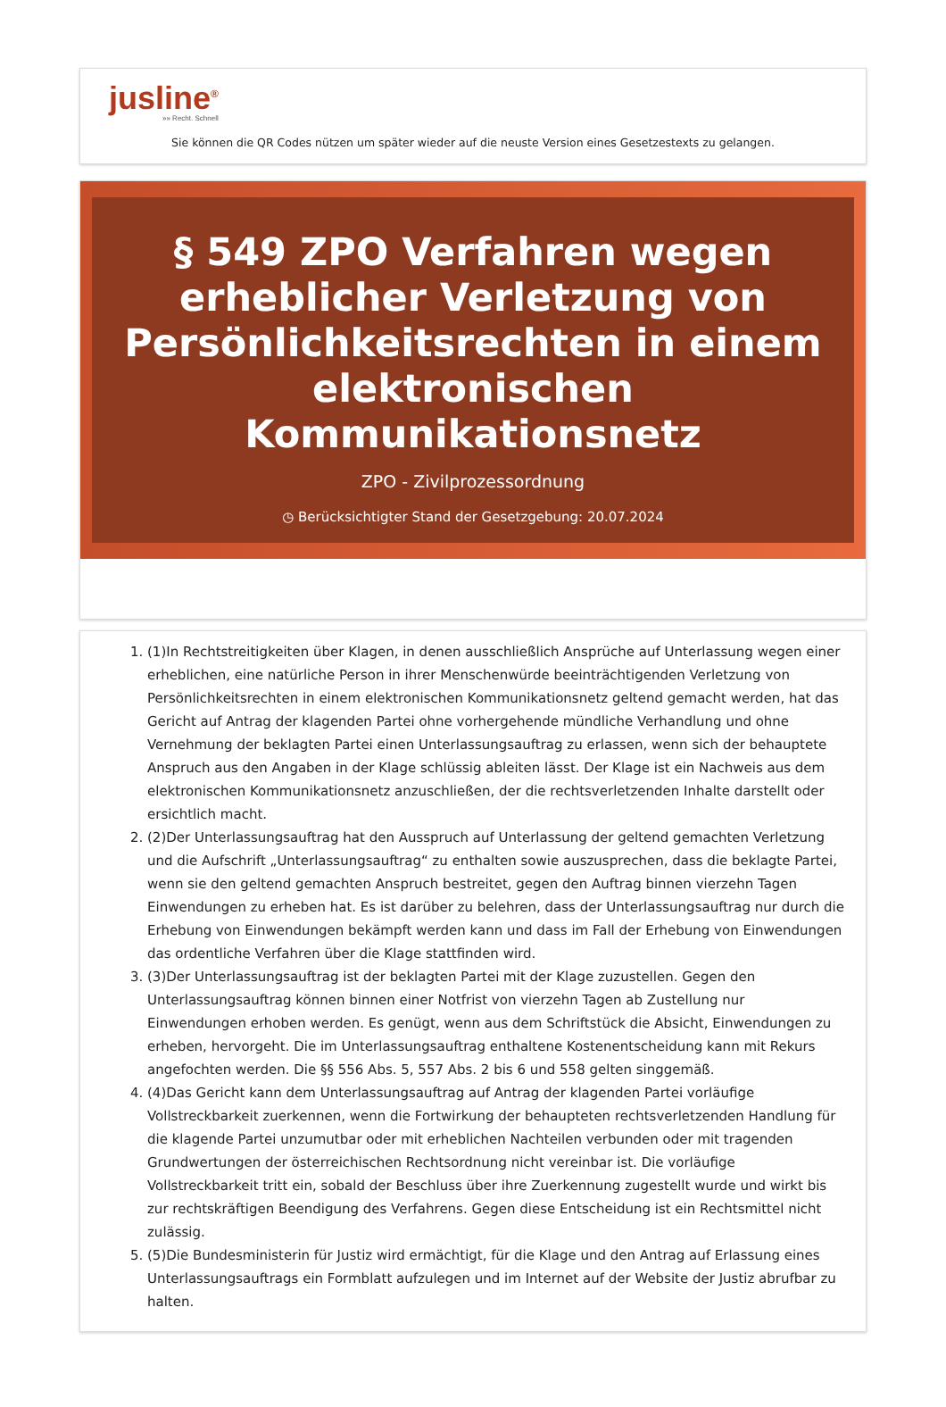jusline<sup>®</sup>
»» Recht. Schnell
Sie können die QR Codes nützen um später wieder auf die neuste Version eines Gesetzestexts zu gelangen.
§ 549 ZPO Verfahren wegen erheblicher Verletzung von Persönlichkeitsrechten in einem elektronischen Kommunikationsnetz
ZPO - Zivilprozessordnung
◷ Berücksichtigter Stand der Gesetzgebung: 20.07.2024
1. (1)In Rechtstreitigkeiten über Klagen, in denen ausschließlich Ansprüche auf Unterlassung wegen einer erheblichen, eine natürliche Person in ihrer Menschenwürde beeinträchtigenden Verletzung von Persönlichkeitsrechten in einem elektronischen Kommunikationsnetz geltend gemacht werden, hat das Gericht auf Antrag der klagenden Partei ohne vorhergehende mündliche Verhandlung und ohne Vernehmung der beklagten Partei einen Unterlassungsauftrag zu erlassen, wenn sich der behauptete Anspruch aus den Angaben in der Klage schlüssig ableiten lässt. Der Klage ist ein Nachweis aus dem elektronischen Kommunikationsnetz anzuschließen, der die rechtsverletzenden Inhalte darstellt oder ersichtlich macht.
2. (2)Der Unterlassungsauftrag hat den Ausspruch auf Unterlassung der geltend gemachten Verletzung und die Aufschrift „Unterlassungsauftrag“ zu enthalten sowie auszusprechen, dass die beklagte Partei, wenn sie den geltend gemachten Anspruch bestreitet, gegen den Auftrag binnen vierzehn Tagen Einwendungen zu erheben hat. Es ist darüber zu belehren, dass der Unterlassungsauftrag nur durch die Erhebung von Einwendungen bekämpft werden kann und dass im Fall der Erhebung von Einwendungen das ordentliche Verfahren über die Klage stattfinden wird.
3. (3)Der Unterlassungsauftrag ist der beklagten Partei mit der Klage zuzustellen. Gegen den Unterlassungsauftrag können binnen einer Notfrist von vierzehn Tagen ab Zustellung nur Einwendungen erhoben werden. Es genügt, wenn aus dem Schriftstück die Absicht, Einwendungen zu erheben, hervorgeht. Die im Unterlassungsauftrag enthaltene Kostenentscheidung kann mit Rekurs angefochten werden. Die §§ 556 Abs. 5, 557 Abs. 2 bis 6 und 558 gelten singgemäß.
4. (4)Das Gericht kann dem Unterlassungsauftrag auf Antrag der klagenden Partei vorläufige Vollstreckbarkeit zuerkennen, wenn die Fortwirkung der behaupteten rechtsverletzenden Handlung für die klagende Partei unzumutbar oder mit erheblichen Nachteilen verbunden oder mit tragenden Grundwertungen der österreichischen Rechtsordnung nicht vereinbar ist. Die vorläufige Vollstreckbarkeit tritt ein, sobald der Beschluss über ihre Zuerkennung zugestellt wurde und wirkt bis zur rechtskräftigen Beendigung des Verfahrens. Gegen diese Entscheidung ist ein Rechtsmittel nicht zulässig.
5. (5)Die Bundesministerin für Justiz wird ermächtigt, für die Klage und den Antrag auf Erlassung eines Unterlassungsauftrags ein Formblatt aufzulegen und im Internet auf der Website der Justiz abrufbar zu halten.